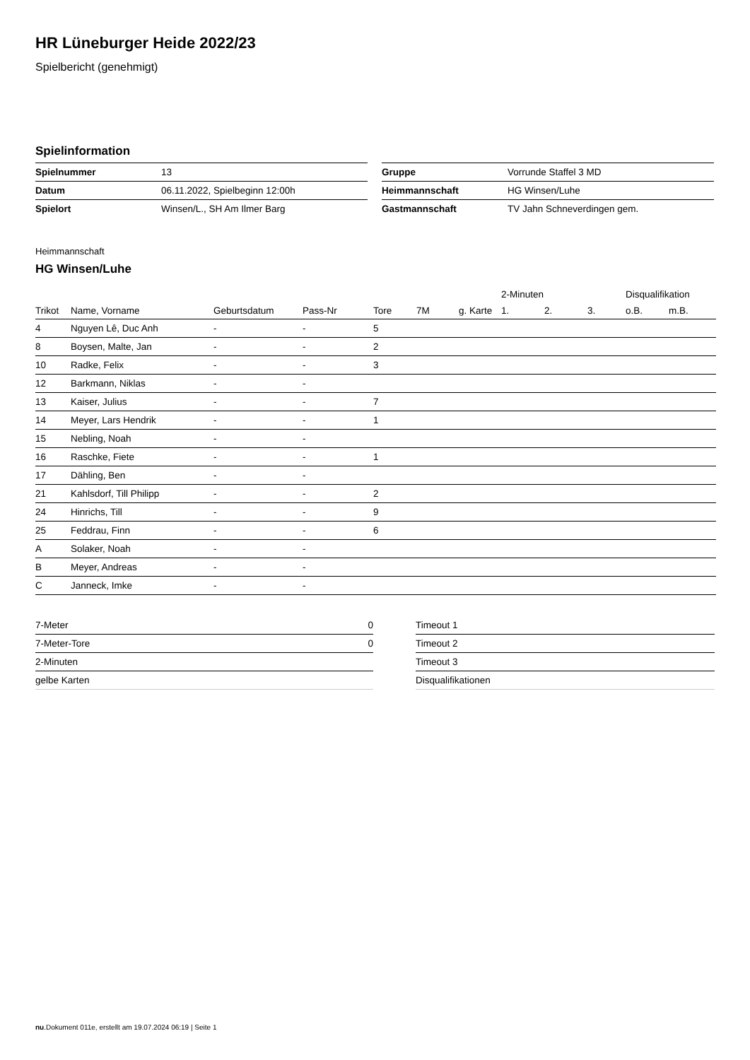HR Lüneburger Heide 2022/23
Spielbericht (genehmigt)
Spielinformation
| Spielnummer | 13 |
| Datum | 06.11.2022, Spielbeginn 12:00h |
| Spielort | Winsen/L., SH Am Ilmer Barg |
| Gruppe | Vorrunde Staffel 3 MD |
| Heimmannschaft | HG Winsen/Luhe |
| Gastmannschaft | TV Jahn Schneverdingen gem. |
Heimmannschaft
HG Winsen/Luhe
| | | | | | | | 2-Minuten | | | Disqualifikation | |
| --- | --- | --- | --- | --- | --- | --- | --- | --- | --- | --- | --- |
| Trikot | Name, Vorname | Geburtsdatum | Pass-Nr | Tore | 7M | g. Karte | 1. | 2. | 3. | o.B. | m.B. |
| 4 | Nguyen Lê, Duc Anh | - | - | 5 | | | | | | | |
| 8 | Boysen, Malte, Jan | - | - | 2 | | | | | | | |
| 10 | Radke, Felix | - | - | 3 | | | | | | | |
| 12 | Barkmann, Niklas | - | - | | | | | | | | |
| 13 | Kaiser, Julius | - | - | 7 | | | | | | | |
| 14 | Meyer, Lars Hendrik | - | - | 1 | | | | | | | |
| 15 | Nebling, Noah | - | - | | | | | | | | |
| 16 | Raschke, Fiete | - | - | 1 | | | | | | | |
| 17 | Dähling, Ben | - | - | | | | | | | | |
| 21 | Kahlsdorf, Till Philipp | - | - | 2 | | | | | | | |
| 24 | Hinrichs, Till | - | - | 9 | | | | | | | |
| 25 | Feddrau, Finn | - | - | 6 | | | | | | | |
| A | Solaker, Noah | - | - | | | | | | | | |
| B | Meyer, Andreas | - | - | | | | | | | | |
| C | Janneck, Imke | - | - | | | | | | | | |
| 7-Meter | 0 |
| 7-Meter-Tore | 0 |
| 2-Minuten | |
| gelbe Karten | |
| Timeout 1 |
| Timeout 2 |
| Timeout 3 |
| Disqualifikationen |
nu.Dokument 011e, erstellt am 19.07.2024 06:19 | Seite 1